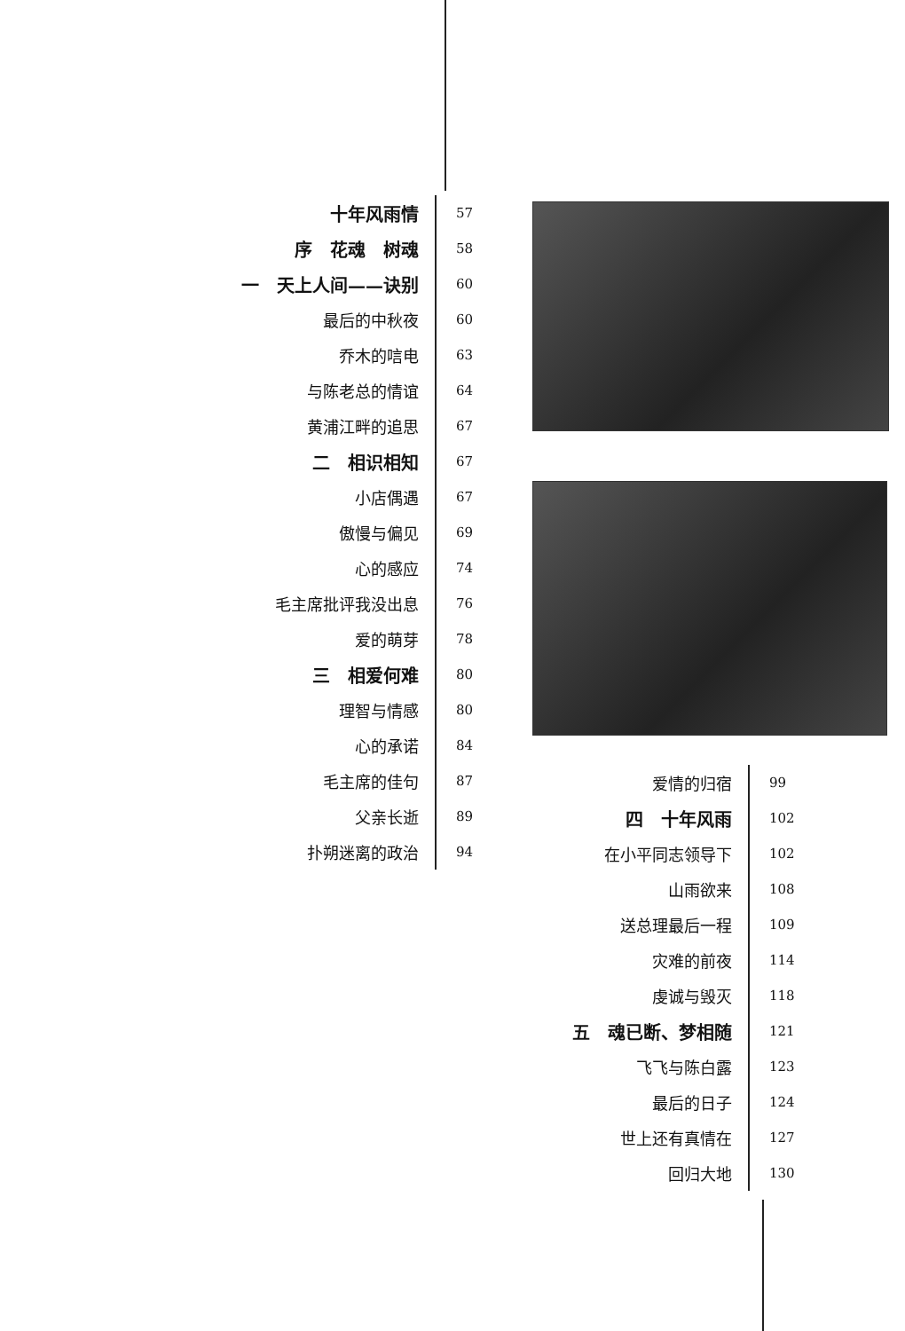| 十年风雨情 | 57 |
| 序 花魂 树魂 | 58 |
| 一 天上人间——诀别 | 60 |
| 最后的中秋夜 | 60 |
| 乔木的唁电 | 63 |
| 与陈老总的情谊 | 64 |
| 黄浦江畔的追思 | 67 |
| 二 相识相知 | 67 |
| 小店偶遇 | 67 |
| 傲慢与偏见 | 69 |
| 心的感应 | 74 |
| 毛主席批评我没出息 | 76 |
| 爱的萌芽 | 78 |
| 三 相爱何难 | 80 |
| 理智与情感 | 80 |
| 心的承诺 | 84 |
| 毛主席的佳句 | 87 |
| 父亲长逝 | 89 |
| 扑朔迷离的政治 | 94 |
| 爱情的归宿 | 99 |
| 四 十年风雨 | 102 |
| 在小平同志领导下 | 102 |
| 山雨欲来 | 108 |
| 送总理最后一程 | 109 |
| 灾难的前夜 | 114 |
| 虔诚与毁灭 | 118 |
| 五 魂已断、梦相随 | 121 |
| 飞飞与陈白露 | 123 |
| 最后的日子 | 124 |
| 世上还有真情在 | 127 |
| 回归大地 | 130 |